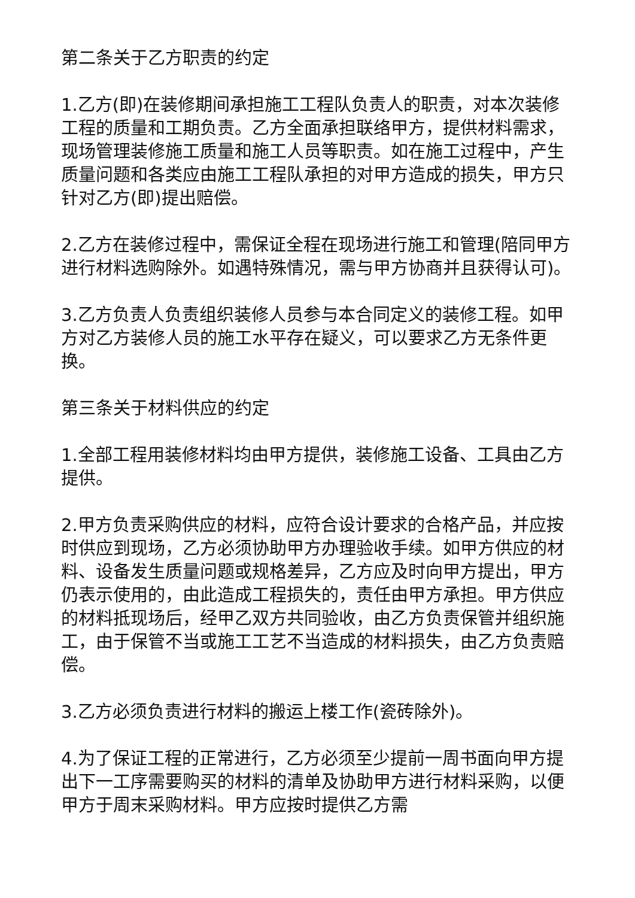第二条关于乙方职责的约定
1.乙方(即)在装修期间承担施工工程队负责人的职责，对本次装修工程的质量和工期负责。乙方全面承担联络甲方，提供材料需求，现场管理装修施工质量和施工人员等职责。如在施工过程中，产生质量问题和各类应由施工工程队承担的对甲方造成的损失，甲方只针对乙方(即)提出赔偿。
2.乙方在装修过程中，需保证全程在现场进行施工和管理(陪同甲方进行材料选购除外。如遇特殊情况，需与甲方协商并且获得认可)。
3.乙方负责人负责组织装修人员参与本合同定义的装修工程。如甲方对乙方装修人员的施工水平存在疑义，可以要求乙方无条件更换。
第三条关于材料供应的约定
1.全部工程用装修材料均由甲方提供，装修施工设备、工具由乙方提供。
2.甲方负责采购供应的材料，应符合设计要求的合格产品，并应按时供应到现场，乙方必须协助甲方办理验收手续。如甲方供应的材料、设备发生质量问题或规格差异，乙方应及时向甲方提出，甲方仍表示使用的，由此造成工程损失的，责任由甲方承担。甲方供应的材料抵现场后，经甲乙双方共同验收，由乙方负责保管并组织施工，由于保管不当或施工工艺不当造成的材料损失，由乙方负责赔偿。
3.乙方必须负责进行材料的搬运上楼工作(瓷砖除外)。
4.为了保证工程的正常进行，乙方必须至少提前一周书面向甲方提出下一工序需要购买的材料的清单及协助甲方进行材料采购，以便甲方于周末采购材料。甲方应按时提供乙方需